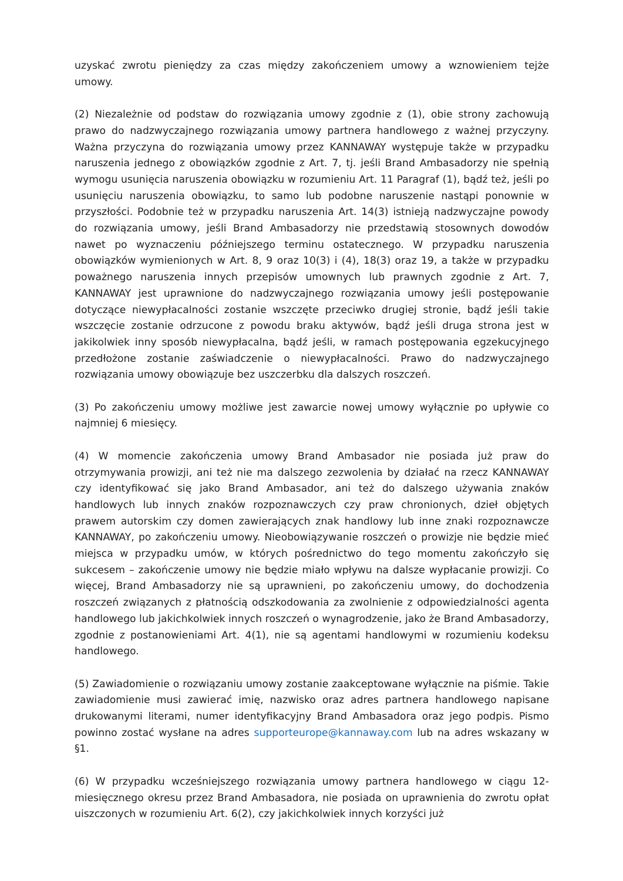uzyskać zwrotu pieniędzy za czas między zakończeniem umowy a wznowieniem tejże umowy.
(2) Niezależnie od podstaw do rozwiązania umowy zgodnie z (1), obie strony zachowują prawo do nadzwyczajnego rozwiązania umowy partnera handlowego z ważnej przyczyny. Ważna przyczyna do rozwiązania umowy przez KANNAWAY występuje także w przypadku naruszenia jednego z obowiązków zgodnie z Art. 7, tj. jeśli Brand Ambasadorzy nie spełnią wymogu usunięcia naruszenia obowiązku w rozumieniu Art. 11 Paragraf (1), bądź też, jeśli po usunięciu naruszenia obowiązku, to samo lub podobne naruszenie nastąpi ponownie w przyszłości. Podobnie też w przypadku naruszenia Art. 14(3) istnieją nadzwyczajne powody do rozwiązania umowy, jeśli Brand Ambasadorzy nie przedstawią stosownych dowodów nawet po wyznaczeniu późniejszego terminu ostatecznego. W przypadku naruszenia obowiązków wymienionych w Art. 8, 9 oraz 10(3) i (4), 18(3) oraz 19, a także w przypadku poważnego naruszenia innych przepisów umownych lub prawnych zgodnie z Art. 7, KANNAWAY jest uprawnione do nadzwyczajnego rozwiązania umowy jeśli postępowanie dotyczące niewypłacalności zostanie wszczęte przeciwko drugiej stronie, bądź jeśli takie wszczęcie zostanie odrzucone z powodu braku aktywów, bądź jeśli druga strona jest w jakikolwiek inny sposób niewypłacalna, bądź jeśli, w ramach postępowania egzekucyjnego przedłożone zostanie zaświadczenie o niewypłacalności. Prawo do nadzwyczajnego rozwiązania umowy obowiązuje bez uszczerbku dla dalszych roszczeń.
(3) Po zakończeniu umowy możliwe jest zawarcie nowej umowy wyłącznie po upływie co najmniej 6 miesięcy.
(4) W momencie zakończenia umowy Brand Ambasador nie posiada już praw do otrzymywania prowizji, ani też nie ma dalszego zezwolenia by działać na rzecz KANNAWAY czy identyfikować się jako Brand Ambasador, ani też do dalszego używania znaków handlowych lub innych znaków rozpoznawczych czy praw chronionych, dzieł objętych prawem autorskim czy domen zawierających znak handlowy lub inne znaki rozpoznawcze KANNAWAY, po zakończeniu umowy. Nieobowiązywanie roszczeń o prowizje nie będzie mieć miejsca w przypadku umów, w których pośrednictwo do tego momentu zakończyło się sukcesem – zakończenie umowy nie będzie miało wpływu na dalsze wypłacanie prowizji. Co więcej, Brand Ambasadorzy nie są uprawnieni, po zakończeniu umowy, do dochodzenia roszczeń związanych z płatnością odszkodowania za zwolnienie z odpowiedzialności agenta handlowego lub jakichkolwiek innych roszczeń o wynagrodzenie, jako że Brand Ambasadorzy, zgodnie z postanowieniami Art. 4(1), nie są agentami handlowymi w rozumieniu kodeksu handlowego.
(5) Zawiadomienie o rozwiązaniu umowy zostanie zaakceptowane wyłącznie na piśmie. Takie zawiadomienie musi zawierać imię, nazwisko oraz adres partnera handlowego napisane drukowanymi literami, numer identyfikacyjny Brand Ambasadora oraz jego podpis. Pismo powinno zostać wysłane na adres supporteurope@kannaway.com lub na adres wskazany w §1.
(6) W przypadku wcześniejszego rozwiązania umowy partnera handlowego w ciągu 12-miesięcznego okresu przez Brand Ambasadora, nie posiada on uprawnienia do zwrotu opłat uiszczonych w rozumieniu Art. 6(2), czy jakichkolwiek innych korzyści już